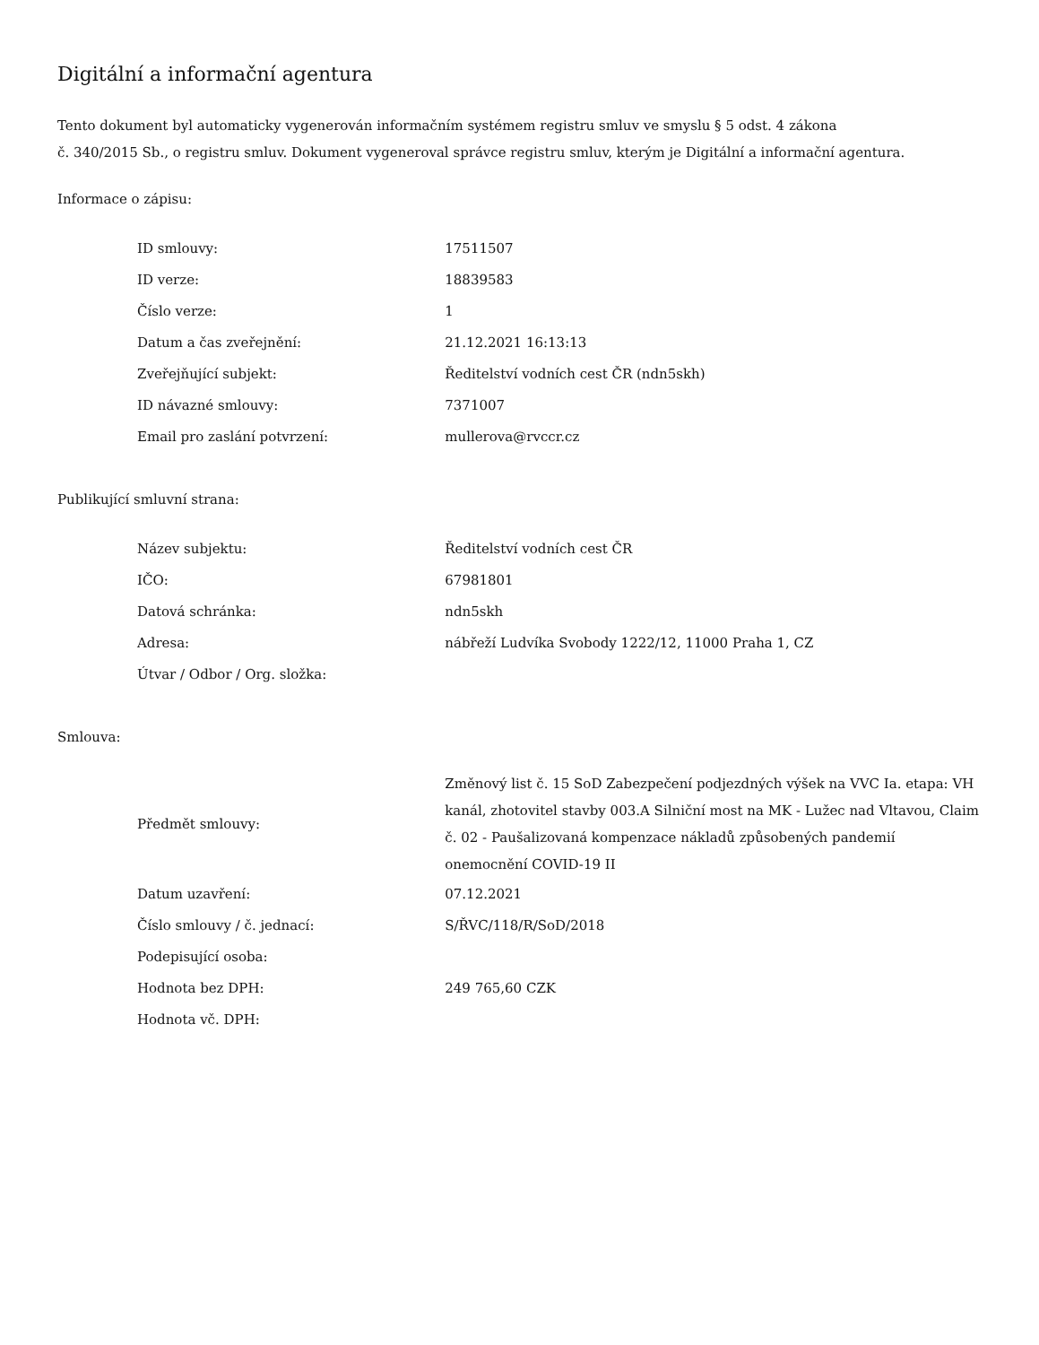Digitální a informační agentura
Tento dokument byl automaticky vygenerován informačním systémem registru smluv ve smyslu § 5 odst. 4 zákona
č. 340/2015 Sb., o registru smluv. Dokument vygeneroval správce registru smluv, kterým je Digitální a informační agentura.
Informace o zápisu:
| ID smlouvy: | 17511507 |
| ID verze: | 18839583 |
| Číslo verze: | 1 |
| Datum a čas zveřejnění: | 21.12.2021 16:13:13 |
| Zveřejňující subjekt: | Ředitelství vodních cest ČR (ndn5skh) |
| ID návazné smlouvy: | 7371007 |
| Email pro zaslání potvrzení: | mullerova@rvccr.cz |
Publikující smluvní strana:
| Název subjektu: | Ředitelství vodních cest ČR |
| IČO: | 67981801 |
| Datová schránka: | ndn5skh |
| Adresa: | nábřeží Ludvíka Svobody 1222/12, 11000 Praha 1, CZ |
| Útvar / Odbor / Org. složka: | |
Smlouva:
| Předmět smlouvy: | Změnový list č. 15 SoD Zabezpečení podjezdných výšek na VVC Ia. etapa: VH kanál, zhotovitel stavby 003.A Silniční most na MK - Lužec nad Vltavou, Claim č. 02 - Paušalizovaná kompenzace nákladů způsobených pandemií onemocnění COVID-19 II |
| Datum uzavření: | 07.12.2021 |
| Číslo smlouvy / č. jednací: | S/ŘVC/118/R/SoD/2018 |
| Podepisující osoba: | |
| Hodnota bez DPH: | 249 765,60 CZK |
| Hodnota vč. DPH: | |